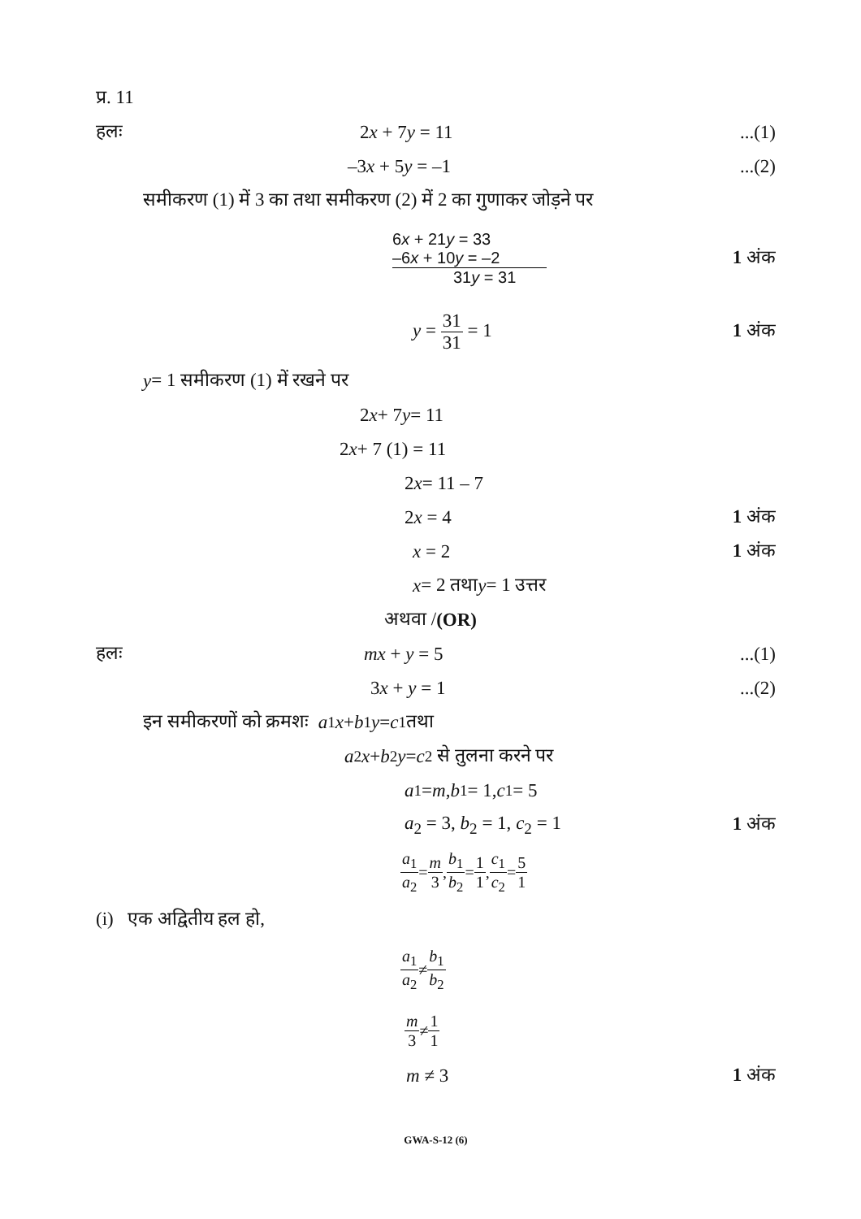प्र. 11
हलः 2x + 7y = 11 ...(1)
–3x + 5y = –1 ...(2)
समीकरण (1) में 3 का तथा समीकरण (2) में 2 का गुणाकर जोड़ने पर
6x + 21y = 33
–6x + 10y = –2
31y = 31
1 अंक
y = 31 31 = 1 1 अंक
y = 1 समीकरण (1) में रखने पर
2 x + 7 y = 11
2 x + 7 (1) = 11
2 x = 11 – 7
2x = 4 1 अंक
x = 2 1 अंक
x = 2 तथा y = 1 उत्तर
अथवा / (OR)
हलः mx + y = 5 ...(1)
3x + y = 1 ...(2)
इन समीकरणों को क्रमशः a<sub>1</sub> x + b<sub>1</sub> y = c<sub>1</sub> तथा
a<sub>2</sub> x + b<sub>2</sub> y = c<sub>2</sub> से तुलना करने पर
a<sub>1</sub> = m, b<sub>1</sub> = 1, c<sub>1</sub> = 5
a<sub>2</sub> = 3, b<sub>2</sub> = 1, c<sub>2</sub> = 1 1 अंक
a<sub>1</sub> a<sub>2</sub> = m 3, b<sub>1</sub> b<sub>2</sub> = 1 1, c<sub>1</sub> c<sub>2</sub> = 5 1
(i) एक अद्वितीय हल हो,
a<sub>1</sub> a<sub>2</sub> ≠ b<sub>1</sub> b<sub>2</sub>
m 3 ≠ 1 1
m ≠ 3 1 अंक
GWA-S-12 (6)